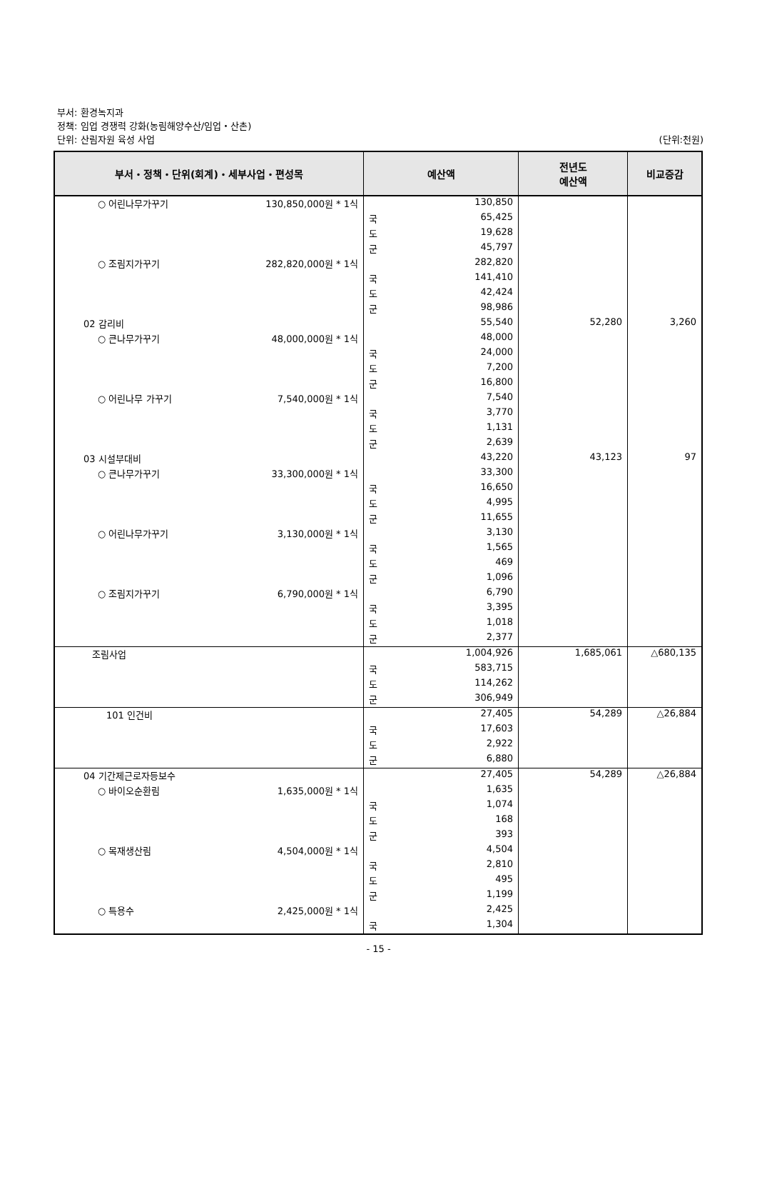부서: 환경녹지과
정책: 임업 경쟁력 강화(농림해양수산/임업・산촌)
단위: 산림자원 육성 사업
(단위:천원)
| 부서・정책・단위(회계)・세부사업・편성목 | 예산액 | | 전년도 예산액 | 비교증감 |
| --- | --- | --- | --- | --- |
| ○ 어린나무가꾸기 130,850,000원 * 1식 | | 130,850 | | |
| | 국 | 65,425 | | |
| | 도 | 19,628 | | |
| | 군 | 45,797 | | |
| ○ 조림지가꾸기 282,820,000원 * 1식 | | 282,820 | | |
| | 국 | 141,410 | | |
| | 도 | 42,424 | | |
| | 군 | 98,986 | | |
| 02 감리비 | | 55,540 | 52,280 | 3,260 |
| ○ 큰나무가꾸기 48,000,000원 * 1식 | | 48,000 | | |
| | 국 | 24,000 | | |
| | 도 | 7,200 | | |
| | 군 | 16,800 | | |
| ○ 어린나무 가꾸기 7,540,000원 * 1식 | | 7,540 | | |
| | 국 | 3,770 | | |
| | 도 | 1,131 | | |
| | 군 | 2,639 | | |
| 03 시설부대비 | | 43,220 | 43,123 | 97 |
| ○ 큰나무가꾸기 33,300,000원 * 1식 | | 33,300 | | |
| | 국 | 16,650 | | |
| | 도 | 4,995 | | |
| | 군 | 11,655 | | |
| ○ 어린나무가꾸기 3,130,000원 * 1식 | | 3,130 | | |
| | 국 | 1,565 | | |
| | 도 | 469 | | |
| | 군 | 1,096 | | |
| ○ 조림지가꾸기 6,790,000원 * 1식 | | 6,790 | | |
| | 국 | 3,395 | | |
| | 도 | 1,018 | | |
| | 군 | 2,377 | | |
| 조림사업 | | 1,004,926 | 1,685,061 | △680,135 |
| | 국 | 583,715 | | |
| | 도 | 114,262 | | |
| | 군 | 306,949 | | |
| 101 인건비 | | 27,405 | 54,289 | △26,884 |
| | 국 | 17,603 | | |
| | 도 | 2,922 | | |
| | 군 | 6,880 | | |
| 04 기간제근로자등보수 | | 27,405 | 54,289 | △26,884 |
| ○ 바이오순환림 1,635,000원 * 1식 | | 1,635 | | |
| | 국 | 1,074 | | |
| | 도 | 168 | | |
| | 군 | 393 | | |
| ○ 목재생산림 4,504,000원 * 1식 | | 4,504 | | |
| | 국 | 2,810 | | |
| | 도 | 495 | | |
| | 군 | 1,199 | | |
| ○ 특용수 2,425,000원 * 1식 | | 2,425 | | |
| | 국 | 1,304 | | |
- 15 -